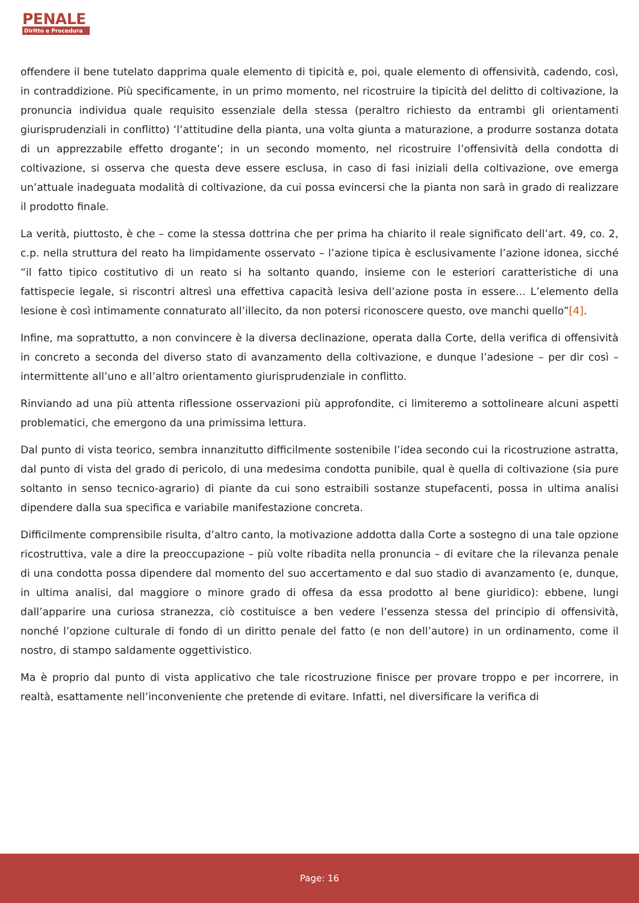PENALE
Diritto e Procedura
offendere il bene tutelato dapprima quale elemento di tipicità e, poi, quale elemento di offensività, cadendo, così, in contraddizione. Più specificamente, in un primo momento, nel ricostruire la tipicità del delitto di coltivazione, la pronuncia individua quale requisito essenziale della stessa (peraltro richiesto da entrambi gli orientamenti giurisprudenziali in conflitto) ‘l’attitudine della pianta, una volta giunta a maturazione, a produrre sostanza dotata di un apprezzabile effetto drogante’; in un secondo momento, nel ricostruire l’offensività della condotta di coltivazione, si osserva che questa deve essere esclusa, in caso di fasi iniziali della coltivazione, ove emerga un’attuale inadeguata modalità di coltivazione, da cui possa evincersi che la pianta non sarà in grado di realizzare il prodotto finale.
La verità, piuttosto, è che – come la stessa dottrina che per prima ha chiarito il reale significato dell’art. 49, co. 2, c.p. nella struttura del reato ha limpidamente osservato – l’azione tipica è esclusivamente l’azione idonea, sicché “il fatto tipico costitutivo di un reato si ha soltanto quando, insieme con le esteriori caratteristiche di una fattispecie legale, si riscontri altresì una effettiva capacità lesiva dell’azione posta in essere... L’elemento della lesione è così intimamente connaturato all’illecito, da non potersi riconoscere questo, ove manchi quello”[4].
Infine, ma soprattutto, a non convincere è la diversa declinazione, operata dalla Corte, della verifica di offensività in concreto a seconda del diverso stato di avanzamento della coltivazione, e dunque l’adesione – per dir così – intermittente all’uno e all’altro orientamento giurisprudenziale in conflitto.
Rinviando ad una più attenta riflessione osservazioni più approfondite, ci limiteremo a sottolineare alcuni aspetti problematici, che emergono da una primissima lettura.
Dal punto di vista teorico, sembra innanzitutto difficilmente sostenibile l’idea secondo cui la ricostruzione astratta, dal punto di vista del grado di pericolo, di una medesima condotta punibile, qual è quella di coltivazione (sia pure soltanto in senso tecnico-agrario) di piante da cui sono estraibili sostanze stupefacenti, possa in ultima analisi dipendere dalla sua specifica e variabile manifestazione concreta.
Difficilmente comprensibile risulta, d’altro canto, la motivazione addotta dalla Corte a sostegno di una tale opzione ricostruttiva, vale a dire la preoccupazione – più volte ribadita nella pronuncia – di evitare che la rilevanza penale di una condotta possa dipendere dal momento del suo accertamento e dal suo stadio di avanzamento (e, dunque, in ultima analisi, dal maggiore o minore grado di offesa da essa prodotto al bene giuridico): ebbene, lungi dall’apparire una curiosa stranezza, ciò costituisce a ben vedere l’essenza stessa del principio di offensività, nonché l’opzione culturale di fondo di un diritto penale del fatto (e non dell’autore) in un ordinamento, come il nostro, di stampo saldamente oggettivistico.
Ma è proprio dal punto di vista applicativo che tale ricostruzione finisce per provare troppo e per incorrere, in realtà, esattamente nell’inconveniente che pretende di evitare. Infatti, nel diversificare la verifica di
Page: 16